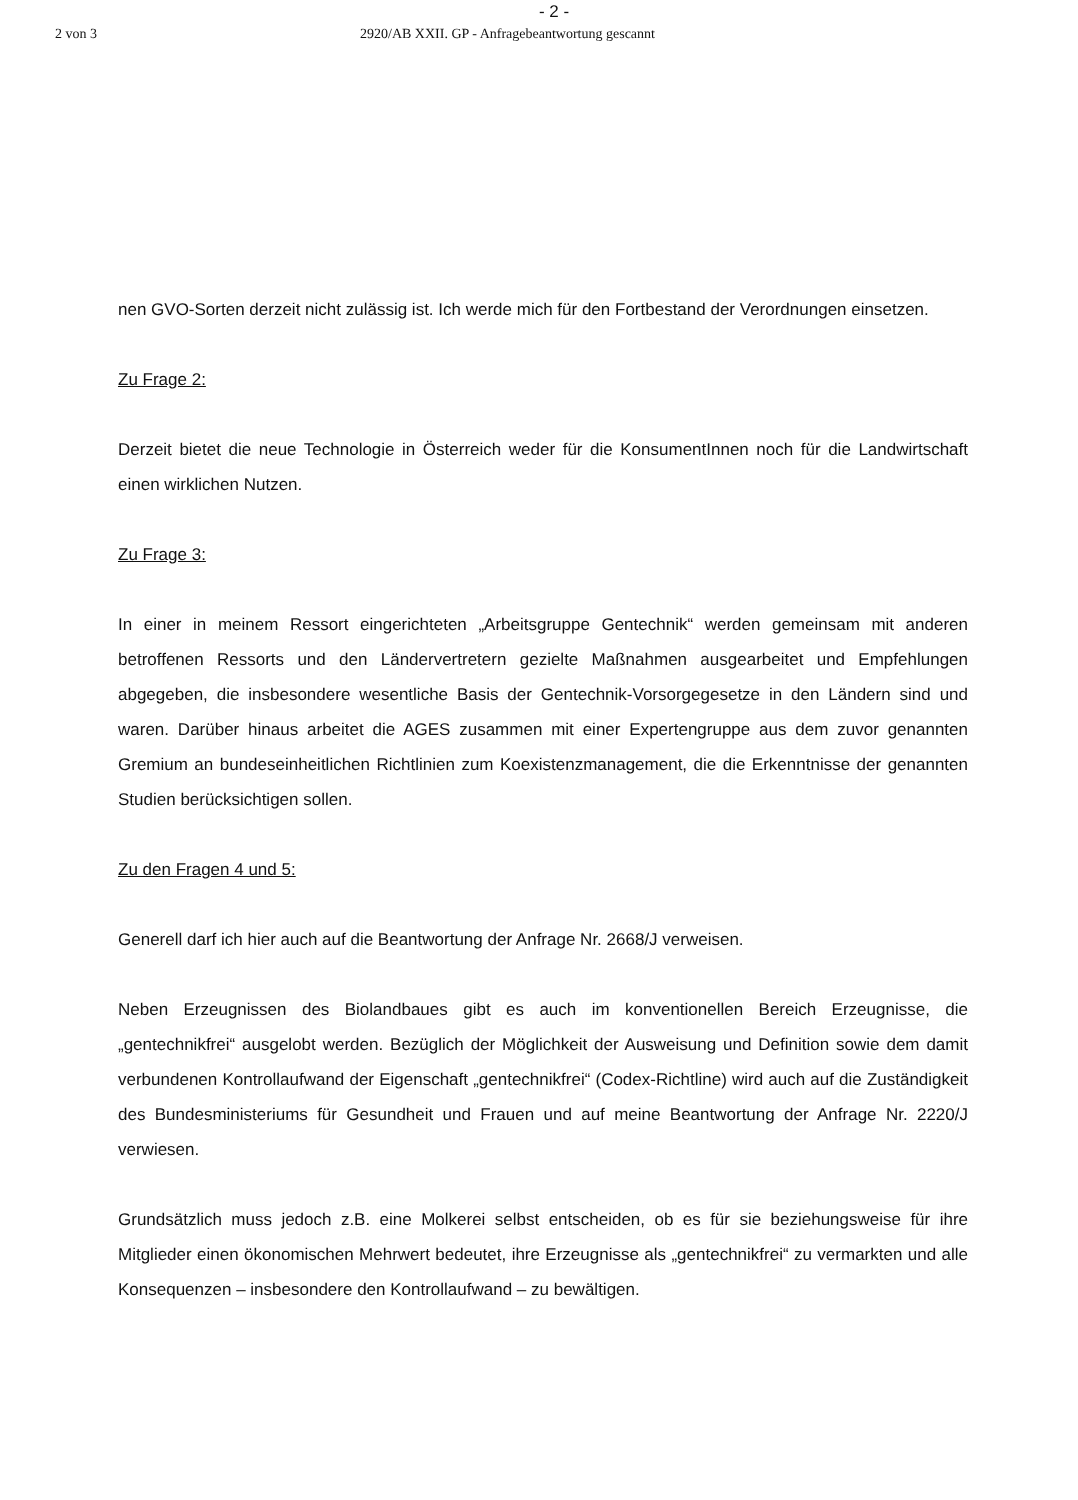- 2 -
2 von 3 2920/AB XXII. GP - Anfragebeantwortung gescannt
nen GVO-Sorten derzeit nicht zulässig ist. Ich werde mich für den Fortbestand der Verordnungen einsetzen.
Zu Frage 2:
Derzeit bietet die neue Technologie in Österreich weder für die KonsumentInnen noch für die Landwirtschaft einen wirklichen Nutzen.
Zu Frage 3:
In einer in meinem Ressort eingerichteten „Arbeitsgruppe Gentechnik“ werden gemeinsam mit anderen betroffenen Ressorts und den Ländervertretern gezielte Maßnahmen ausgearbeitet und Empfehlungen abgegeben, die insbesondere wesentliche Basis der Gentechnik-Vorsorgegesetze in den Ländern sind und waren. Darüber hinaus arbeitet die AGES zusammen mit einer Expertengruppe aus dem zuvor genannten Gremium an bundeseinheitlichen Richtlinien zum Koexistenzmanagement, die die Erkenntnisse der genannten Studien berücksichtigen sollen.
Zu den Fragen 4 und 5:
Generell darf ich hier auch auf die Beantwortung der Anfrage Nr. 2668/J verweisen.
Neben Erzeugnissen des Biolandbaues gibt es auch im konventionellen Bereich Erzeugnisse, die „gentechnikfrei“ ausgelobt werden. Bezüglich der Möglichkeit der Ausweisung und Definition sowie dem damit verbundenen Kontrollaufwand der Eigenschaft „gentechnikfrei“ (Codex-Richtline) wird auch auf die Zuständigkeit des Bundesministeriums für Gesundheit und Frauen und auf meine Beantwortung der Anfrage Nr. 2220/J verwiesen.
Grundsätzlich muss jedoch z.B. eine Molkerei selbst entscheiden, ob es für sie beziehungsweise für ihre Mitglieder einen ökonomischen Mehrwert bedeutet, ihre Erzeugnisse als „gentechnikfrei“ zu vermarkten und alle Konsequenzen – insbesondere den Kontrollaufwand – zu bewältigen.